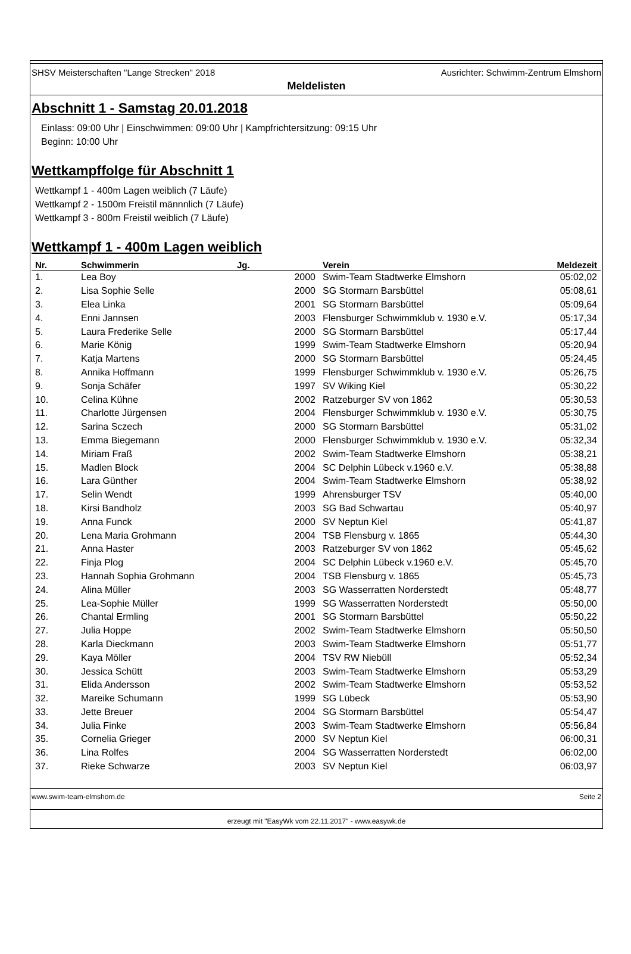SHSV Meisterschaften "Lange Strecken" 2018 Ausrichter: Schwimm-Zentrum Elmshorn
Meldelisten
Abschnitt 1 - Samstag 20.01.2018
Einlass: 09:00 Uhr | Einschwimmen: 09:00 Uhr | Kampfrichtersitzung: 09:15 Uhr
Beginn: 10:00 Uhr
Wettkampffolge für Abschnitt 1
Wettkampf 1 - 400m Lagen weiblich (7 Läufe)
Wettkampf 2 - 1500m Freistil männnlich (7 Läufe)
Wettkampf 3 - 800m Freistil weiblich (7 Läufe)
Wettkampf 1 - 400m Lagen weiblich
| Nr. | Schwimmerin | Jg. | | Verein | Meldezeit |
| --- | --- | --- | --- | --- | --- |
| 1. | Lea Boy | | 2000 | Swim-Team Stadtwerke Elmshorn | 05:02,02 |
| 2. | Lisa Sophie Selle | | 2000 | SG Stormarn Barsbüttel | 05:08,61 |
| 3. | Elea Linka | | 2001 | SG Stormarn Barsbüttel | 05:09,64 |
| 4. | Enni Jannsen | | 2003 | Flensburger Schwimmklub v. 1930 e.V. | 05:17,34 |
| 5. | Laura Frederike Selle | | 2000 | SG Stormarn Barsbüttel | 05:17,44 |
| 6. | Marie König | | 1999 | Swim-Team Stadtwerke Elmshorn | 05:20,94 |
| 7. | Katja Martens | | 2000 | SG Stormarn Barsbüttel | 05:24,45 |
| 8. | Annika Hoffmann | | 1999 | Flensburger Schwimmklub v. 1930 e.V. | 05:26,75 |
| 9. | Sonja Schäfer | | 1997 | SV Wiking Kiel | 05:30,22 |
| 10. | Celina Kühne | | 2002 | Ratzeburger SV von 1862 | 05:30,53 |
| 11. | Charlotte Jürgensen | | 2004 | Flensburger Schwimmklub v. 1930 e.V. | 05:30,75 |
| 12. | Sarina Sczech | | 2000 | SG Stormarn Barsbüttel | 05:31,02 |
| 13. | Emma Biegemann | | 2000 | Flensburger Schwimmklub v. 1930 e.V. | 05:32,34 |
| 14. | Miriam Fraß | | 2002 | Swim-Team Stadtwerke Elmshorn | 05:38,21 |
| 15. | Madlen Block | | 2004 | SC Delphin Lübeck v.1960 e.V. | 05:38,88 |
| 16. | Lara Günther | | 2004 | Swim-Team Stadtwerke Elmshorn | 05:38,92 |
| 17. | Selin Wendt | | 1999 | Ahrensburger TSV | 05:40,00 |
| 18. | Kirsi Bandholz | | 2003 | SG Bad Schwartau | 05:40,97 |
| 19. | Anna Funck | | 2000 | SV Neptun Kiel | 05:41,87 |
| 20. | Lena Maria Grohmann | | 2004 | TSB Flensburg v. 1865 | 05:44,30 |
| 21. | Anna Haster | | 2003 | Ratzeburger SV von 1862 | 05:45,62 |
| 22. | Finja Plog | | 2004 | SC Delphin Lübeck v.1960 e.V. | 05:45,70 |
| 23. | Hannah Sophia Grohmann | | 2004 | TSB Flensburg v. 1865 | 05:45,73 |
| 24. | Alina Müller | | 2003 | SG Wasserratten Norderstedt | 05:48,77 |
| 25. | Lea-Sophie Müller | | 1999 | SG Wasserratten Norderstedt | 05:50,00 |
| 26. | Chantal Ermling | | 2001 | SG Stormarn Barsbüttel | 05:50,22 |
| 27. | Julia Hoppe | | 2002 | Swim-Team Stadtwerke Elmshorn | 05:50,50 |
| 28. | Karla Dieckmann | | 2003 | Swim-Team Stadtwerke Elmshorn | 05:51,77 |
| 29. | Kaya Möller | | 2004 | TSV RW Niebüll | 05:52,34 |
| 30. | Jessica Schütt | | 2003 | Swim-Team Stadtwerke Elmshorn | 05:53,29 |
| 31. | Elida Andersson | | 2002 | Swim-Team Stadtwerke Elmshorn | 05:53,52 |
| 32. | Mareike Schumann | | 1999 | SG Lübeck | 05:53,90 |
| 33. | Jette Breuer | | 2004 | SG Stormarn Barsbüttel | 05:54,47 |
| 34. | Julia Finke | | 2003 | Swim-Team Stadtwerke Elmshorn | 05:56,84 |
| 35. | Cornelia Grieger | | 2000 | SV Neptun Kiel | 06:00,31 |
| 36. | Lina Rolfes | | 2004 | SG Wasserratten Norderstedt | 06:02,00 |
| 37. | Rieke Schwarze | | 2003 | SV Neptun Kiel | 06:03,97 |
www.swim-team-elmshorn.de Seite 2
erzeugt mit "EasyWk vom 22.11.2017" - www.easywk.de